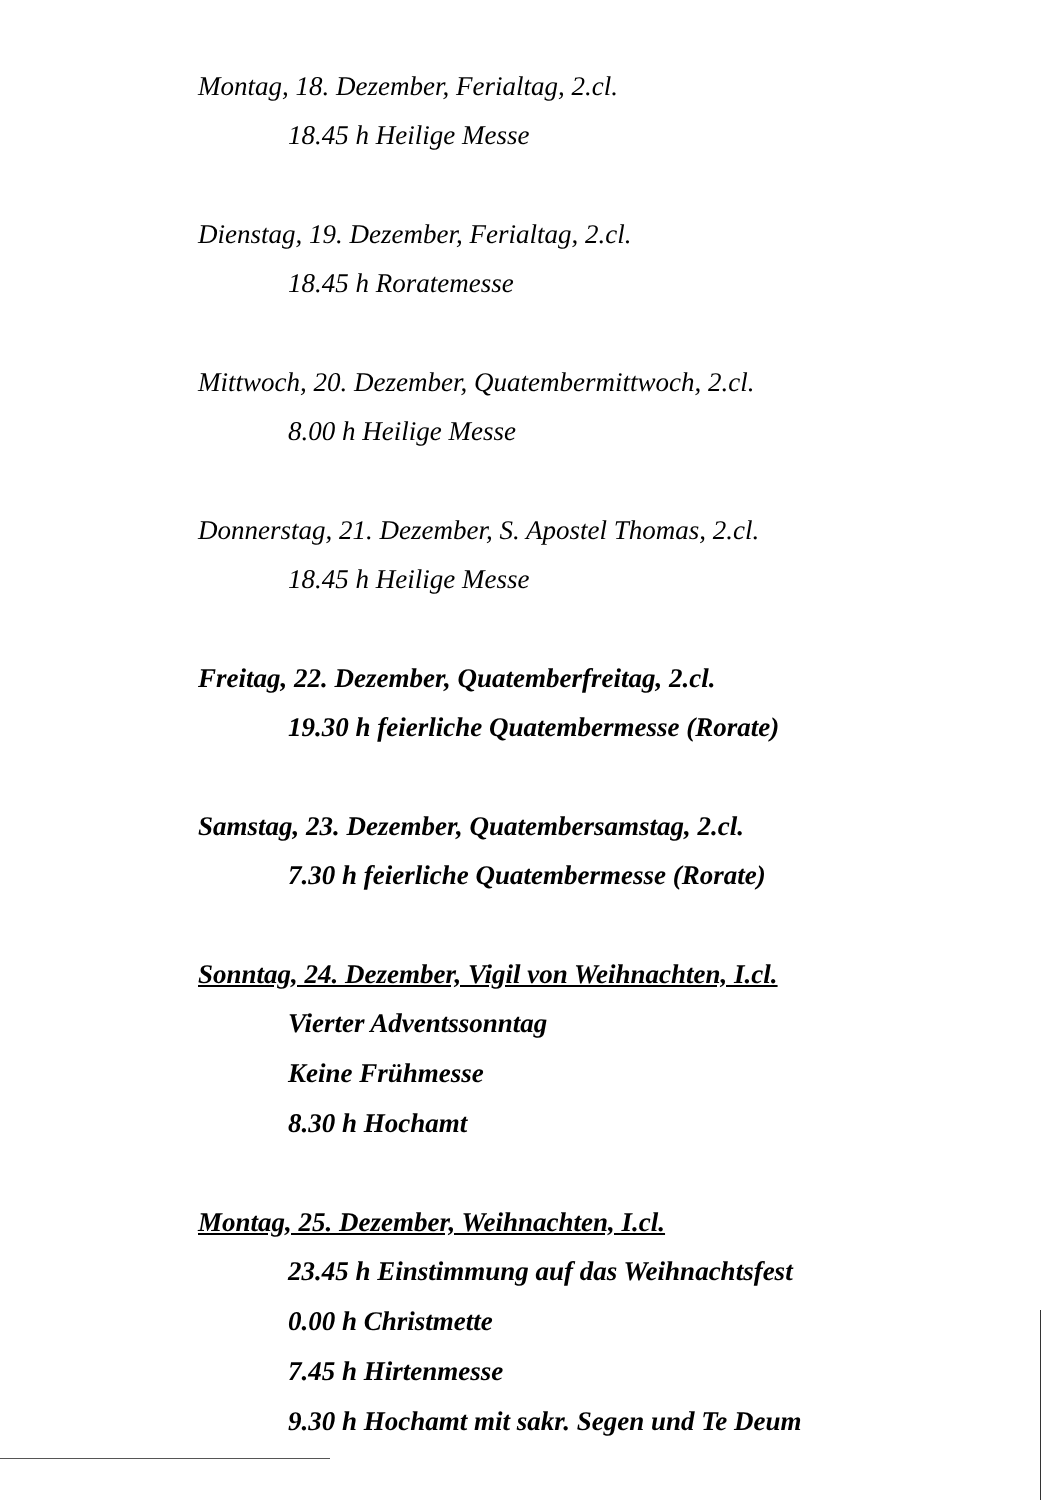Montag, 18. Dezember, Ferialtag, 2.cl.
18.45 h Heilige Messe
Dienstag, 19. Dezember, Ferialtag, 2.cl.
18.45 h Roratemesse
Mittwoch, 20. Dezember, Quatembermittwoch, 2.cl.
8.00 h Heilige Messe
Donnerstag, 21. Dezember, S. Apostel Thomas, 2.cl.
18.45 h Heilige Messe
Freitag, 22. Dezember, Quatemberfreitag, 2.cl.
19.30 h feierliche Quatembermesse (Rorate)
Samstag, 23. Dezember, Quatembersamstag, 2.cl.
7.30 h feierliche Quatembermesse (Rorate)
Sonntag, 24. Dezember, Vigil von Weihnachten, I.cl.
Vierter Adventssonntag
Keine Frühmesse
8.30 h Hochamt
Montag, 25. Dezember, Weihnachten, I.cl.
23.45 h Einstimmung auf das Weihnachtsfest
0.00 h Christmette
7.45 h Hirtenmesse
9.30 h Hochamt mit sakr. Segen und Te Deum